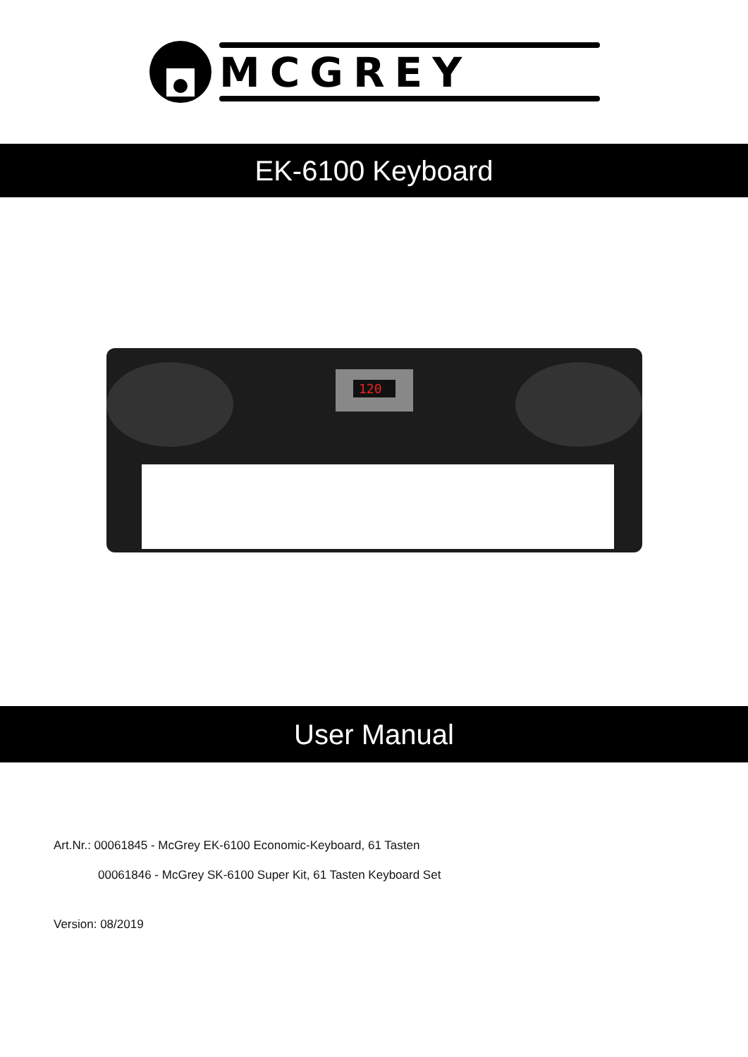MCGREY
EK-6100 Keyboard
120
User Manual
Art.Nr.: 00061845 - McGrey EK-6100 Economic-Keyboard, 61 Tasten
00061846 - McGrey SK-6100 Super Kit, 61 Tasten Keyboard Set
Version: 08/2019